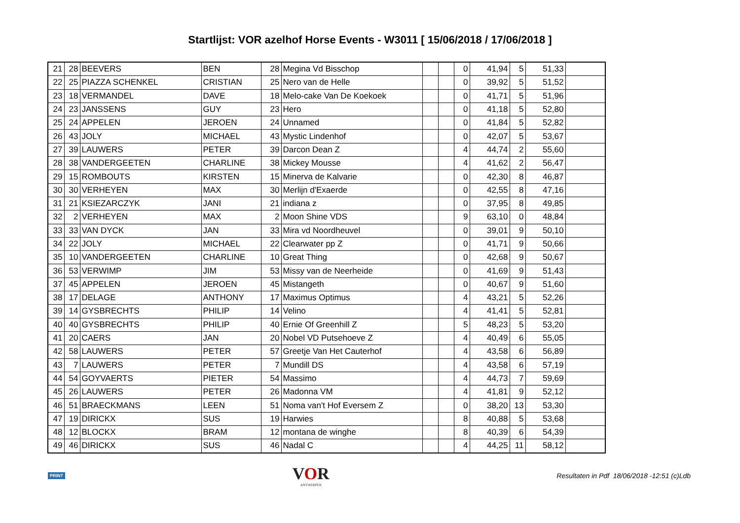Startlijst: VOR azelhof Horse Events - W3011 [ 15/06/2018 / 17/06/2018 ]
| 21 | 28 | BEEVERS | BEN | 28 | Megina Vd Bisschop | | | 0 | 41,94 | 5 | 51,33 | |
| 22 | 25 | PIAZZA SCHENKEL | CRISTIAN | 25 | Nero van de Helle | | | 0 | 39,92 | 5 | 51,52 | |
| 23 | 18 | VERMANDEL | DAVE | 18 | Melo-cake Van De Koekoek | | | 0 | 41,71 | 5 | 51,96 | |
| 24 | 23 | JANSSENS | GUY | 23 | Hero | | | 0 | 41,18 | 5 | 52,80 | |
| 25 | 24 | APPELEN | JEROEN | 24 | Unnamed | | | 0 | 41,84 | 5 | 52,82 | |
| 26 | 43 | JOLY | MICHAEL | 43 | Mystic Lindenhof | | | 0 | 42,07 | 5 | 53,67 | |
| 27 | 39 | LAUWERS | PETER | 39 | Darcon Dean Z | | | 4 | 44,74 | 2 | 55,60 | |
| 28 | 38 | VANDERGEETEN | CHARLINE | 38 | Mickey Mousse | | | 4 | 41,62 | 2 | 56,47 | |
| 29 | 15 | ROMBOUTS | KIRSTEN | 15 | Minerva de Kalvarie | | | 0 | 42,30 | 8 | 46,87 | |
| 30 | 30 | VERHEYEN | MAX | 30 | Merlijn d'Exaerde | | | 0 | 42,55 | 8 | 47,16 | |
| 31 | 21 | KSIEZARCZYK | JANI | 21 | indiana z | | | 0 | 37,95 | 8 | 49,85 | |
| 32 | 2 | VERHEYEN | MAX | 2 | Moon Shine VDS | | | 9 | 63,10 | 0 | 48,84 | |
| 33 | 33 | VAN DYCK | JAN | 33 | Mira vd Noordheuvel | | | 0 | 39,01 | 9 | 50,10 | |
| 34 | 22 | JOLY | MICHAEL | 22 | Clearwater pp Z | | | 0 | 41,71 | 9 | 50,66 | |
| 35 | 10 | VANDERGEETEN | CHARLINE | 10 | Great Thing | | | 0 | 42,68 | 9 | 50,67 | |
| 36 | 53 | VERWIMP | JIM | 53 | Missy van de Neerheide | | | 0 | 41,69 | 9 | 51,43 | |
| 37 | 45 | APPELEN | JEROEN | 45 | Mistangeth | | | 0 | 40,67 | 9 | 51,60 | |
| 38 | 17 | DELAGE | ANTHONY | 17 | Maximus Optimus | | | 4 | 43,21 | 5 | 52,26 | |
| 39 | 14 | GYSBRECHTS | PHILIP | 14 | Velino | | | 4 | 41,41 | 5 | 52,81 | |
| 40 | 40 | GYSBRECHTS | PHILIP | 40 | Ernie Of Greenhill Z | | | 5 | 48,23 | 5 | 53,20 | |
| 41 | 20 | CAERS | JAN | 20 | Nobel VD Putsehoeve Z | | | 4 | 40,49 | 6 | 55,05 | |
| 42 | 58 | LAUWERS | PETER | 57 | Greetje Van Het Cauterhof | | | 4 | 43,58 | 6 | 56,89 | |
| 43 | 7 | LAUWERS | PETER | 7 | Mundill DS | | | 4 | 43,58 | 6 | 57,19 | |
| 44 | 54 | GOYVAERTS | PIETER | 54 | Massimo | | | 4 | 44,73 | 7 | 59,69 | |
| 45 | 26 | LAUWERS | PETER | 26 | Madonna VM | | | 4 | 41,81 | 9 | 52,12 | |
| 46 | 51 | BRAECKMANS | LEEN | 51 | Noma van't Hof Eversem Z | | | 0 | 38,20 | 13 | 53,30 | |
| 47 | 19 | DIRICKX | SUS | 19 | Harwies | | | 8 | 40,88 | 5 | 53,68 | |
| 48 | 12 | BLOCKX | BRAM | 12 | montana de winghe | | | 8 | 40,39 | 6 | 54,39 | |
| 49 | 46 | DIRICKX | SUS | 46 | Nadal C | | | 4 | 44,25 | 11 | 58,12 | |
PRINT
VOR
ANTWERPEN
Resultaten in Pdf 18/06/2018 -12:51 (c)Ldb